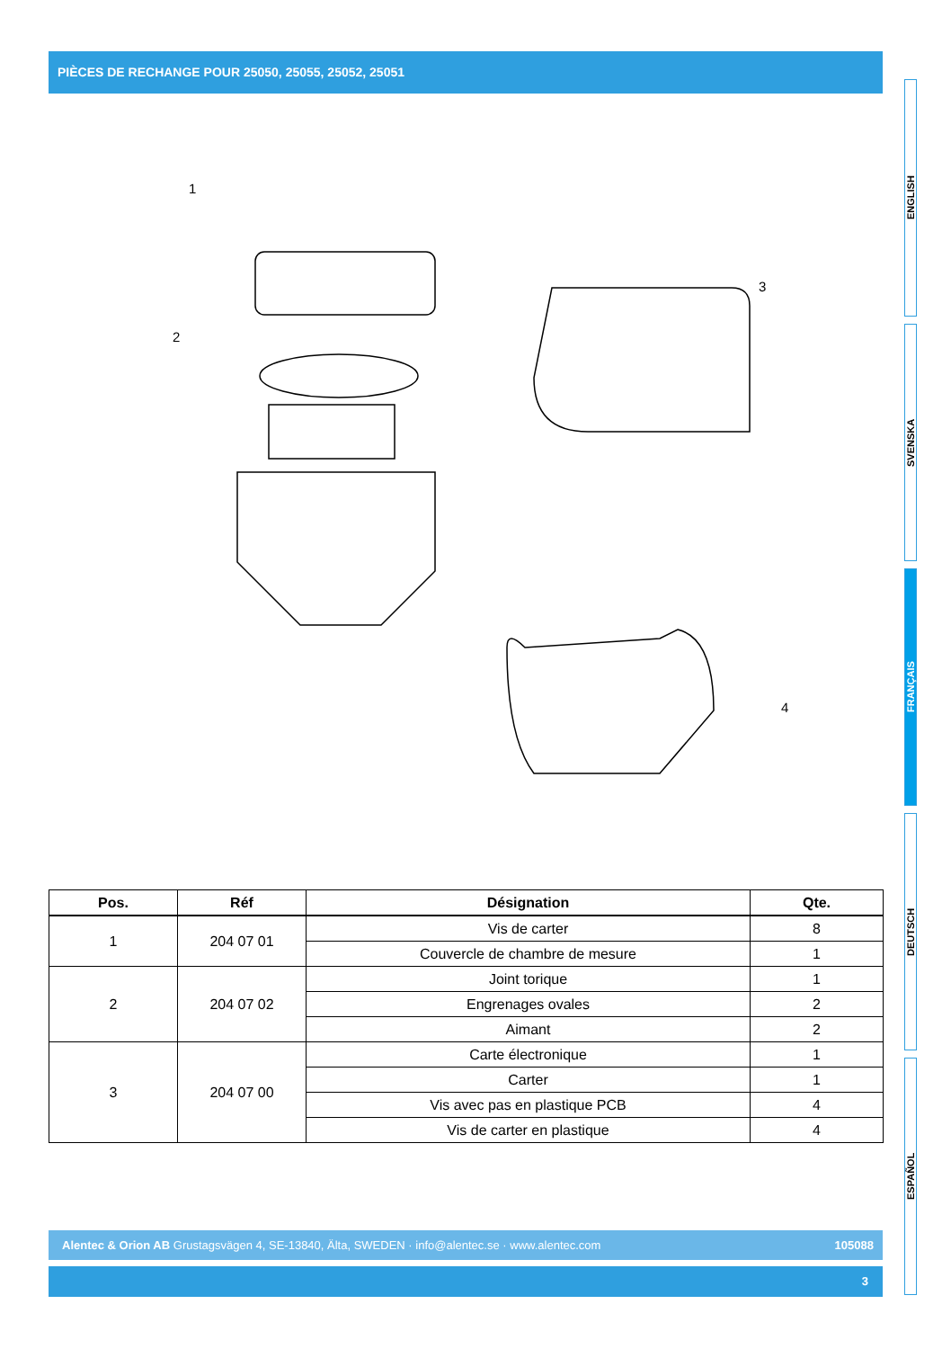PIÈCES DE RECHANGE POUR 25050, 25055, 25052, 25051
1
2
3
4
| Pos. | Réf | Désignation | Qte. |
| --- | --- | --- | --- |
| 1 | 204 07 01 | Vis de carter | 8 |
| | | Couvercle de chambre de mesure | 1 |
| 2 | 204 07 02 | Joint torique | 1 |
| | | Engrenages ovales | 2 |
| | | Aimant | 2 |
| 3 | 204 07 00 | Carte électronique | 1 |
| | | Carter | 1 |
| | | Vis avec pas en plastique PCB | 4 |
| | | Vis de carter en plastique | 4 |
ENGLISH
SVENSKA
FRANÇAIS
DEUTSCH
ESPAÑOL
Alentec & Orion AB Grustagsvägen 4, SE-13840, Älta, SWEDEN · info@alentec.se · www.alentec.com 105088
3